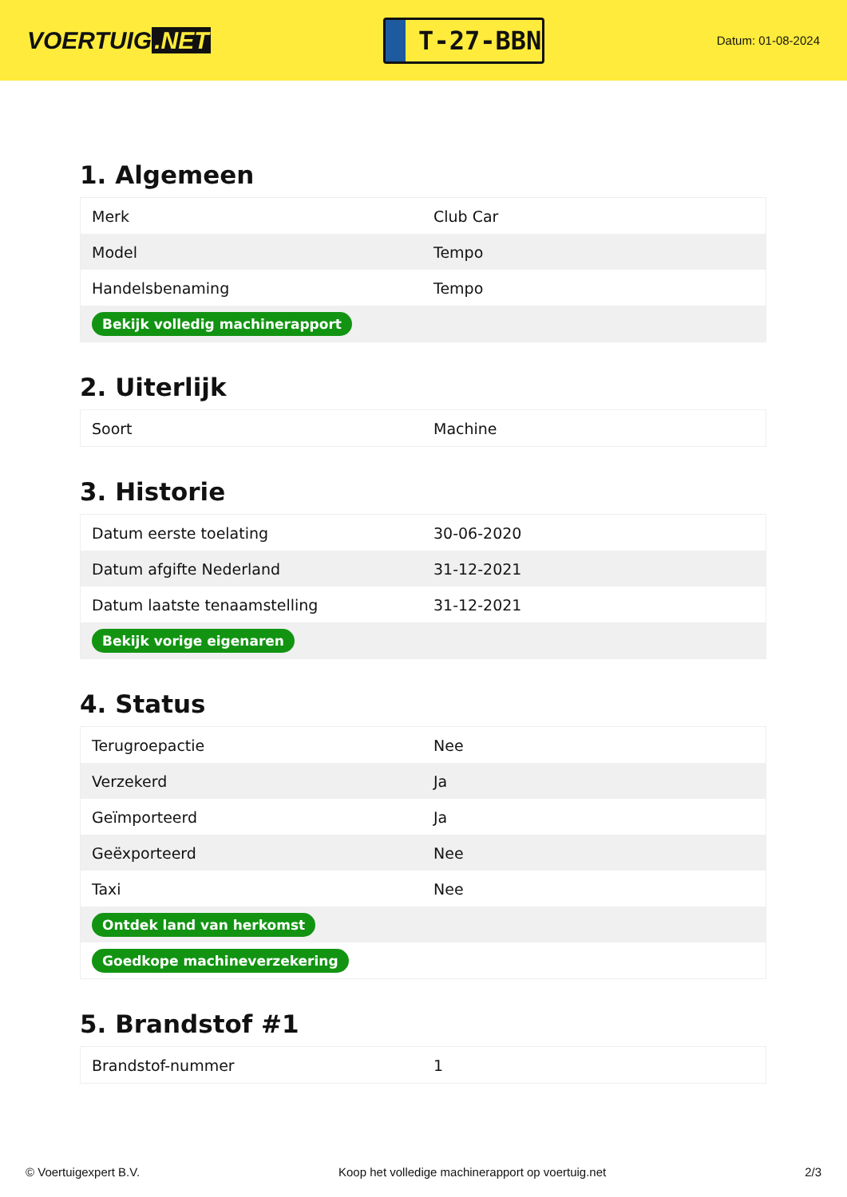VOERTUIG.NET
T-27-BBN
Datum: 01-08-2024
1. Algemeen
| Merk | Club Car |
| Model | Tempo |
| Handelsbenaming | Tempo |
| Bekijk volledig machinerapport | |
2. Uiterlijk
| Soort | Machine |
3. Historie
| Datum eerste toelating | 30-06-2020 |
| Datum afgifte Nederland | 31-12-2021 |
| Datum laatste tenaamstelling | 31-12-2021 |
| Bekijk vorige eigenaren | |
4. Status
| Terugroepactie | Nee |
| Verzekerd | Ja |
| Geïmporteerd | Ja |
| Geëxporteerd | Nee |
| Taxi | Nee |
| Ontdek land van herkomst | |
| Goedkope machineverzekering | |
5. Brandstof #1
| Brandstof-nummer | 1 |
© Voertuigexpert B.V. Koop het volledige machinerapport op voertuig.net 2/3